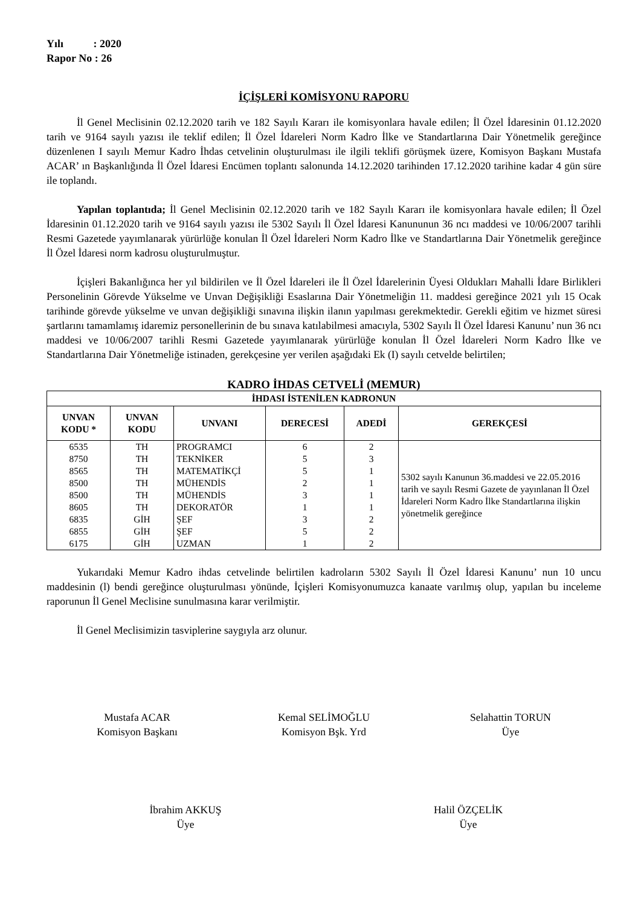Yılı : 2020
Rapor No : 26
İÇİŞLERİ KOMİSYONU RAPORU
İl Genel Meclisinin 02.12.2020 tarih ve 182 Sayılı Kararı ile komisyonlara havale edilen; İl Özel İdaresinin 01.12.2020 tarih ve 9164 sayılı yazısı ile teklif edilen; İl Özel İdareleri Norm Kadro İlke ve Standartlarına Dair Yönetmelik gereğince düzenlenen I sayılı Memur Kadro İhdas cetvelinin oluşturulması ile ilgili teklifi görüşmek üzere, Komisyon Başkanı Mustafa ACAR’ ın Başkanlığında İl Özel İdaresi Encümen toplantı salonunda 14.12.2020 tarihinden 17.12.2020 tarihine kadar 4 gün süre ile toplandı.
Yapılan toplantıda; İl Genel Meclisinin 02.12.2020 tarih ve 182 Sayılı Kararı ile komisyonlara havale edilen; İl Özel İdaresinin 01.12.2020 tarih ve 9164 sayılı yazısı ile 5302 Sayılı İl Özel İdaresi Kanununun 36 ncı maddesi ve 10/06/2007 tarihli Resmi Gazetede yayımlanarak yürürlüğe konulan İl Özel İdareleri Norm Kadro İlke ve Standartlarına Dair Yönetmelik gereğince İl Özel İdaresi norm kadrosu oluşturulmuştur.
İçişleri Bakanlığınca her yıl bildirilen ve İl Özel İdareleri ile İl Özel İdarelerinin Üyesi Oldukları Mahalli İdare Birlikleri Personelinin Görevde Yükselme ve Unvan Değişikliği Esaslarına Dair Yönetmeliğin 11. maddesi gereğince 2021 yılı 15 Ocak tarihinde görevde yükselme ve unvan değişikliği sınavına ilişkin ilanın yapılması gerekmektedir. Gerekli eğitim ve hizmet süresi şartlarını tamamlamış idaremiz personellerinin de bu sınava katılabilmesi amacıyla, 5302 Sayılı İl Özel İdaresi Kanunu’ nun 36 ncı maddesi ve 10/06/2007 tarihli Resmi Gazetede yayımlanarak yürürlüğe konulan İl Özel İdareleri Norm Kadro İlke ve Standartlarına Dair Yönetmeliğe istinaden, gerekçesine yer verilen aşağıdaki Ek (I) sayılı cetvelde belirtilen;
KADRO İHDAS CETVELİ (MEMUR)
| İHDASI İSTENİLEN KADRONUN | | | | | |
| --- | --- | --- | --- | --- | --- |
| UNVAN KODU * | UNVAN KODU | UNVANI | DERECESİ | ADEDİ | GEREKÇESİ |
| 6535 | TH | PROGRAMCI | 6 | 2 | 5302 sayılı Kanunun 36.maddesi ve 22.05.2016 tarih ve sayılı Resmi Gazete de yayınlanan İl Özel İdareleri Norm Kadro İlke Standartlarına ilişkin yönetmelik gereğince |
| 8750 | TH | TEKNİKER | 5 | 3 | |
| 8565 | TH | MATEMATİKÇİ | 5 | 1 | |
| 8500 | TH | MÜHENDİS | 2 | 1 | |
| 8500 | TH | MÜHENDİS | 3 | 1 | |
| 8605 | TH | DEKORATÖR | 1 | 1 | |
| 6835 | GİH | ŞEF | 3 | 2 | |
| 6855 | GİH | ŞEF | 5 | 2 | |
| 6175 | GİH | UZMAN | 1 | 2 | |
Yukarıdaki Memur Kadro ihdas cetvelinde belirtilen kadroların 5302 Sayılı İl Özel İdaresi Kanunu’ nun 10 uncu maddesinin (l) bendi gereğince oluşturulması yönünde, İçişleri Komisyonumuzca kanaate varılmış olup, yapılan bu inceleme raporunun İl Genel Meclisine sunulmasına karar verilmiştir.
İl Genel Meclisimizin tasviplerine saygıyla arz olunur.
Mustafa ACAR
Komisyon Başkanı
Kemal SELİMOĞLU
Komisyon Bşk. Yrd
Selahattin TORUN
Üye
İbrahim AKKUŞ
Üye
Halil ÖZÇELİK
Üye